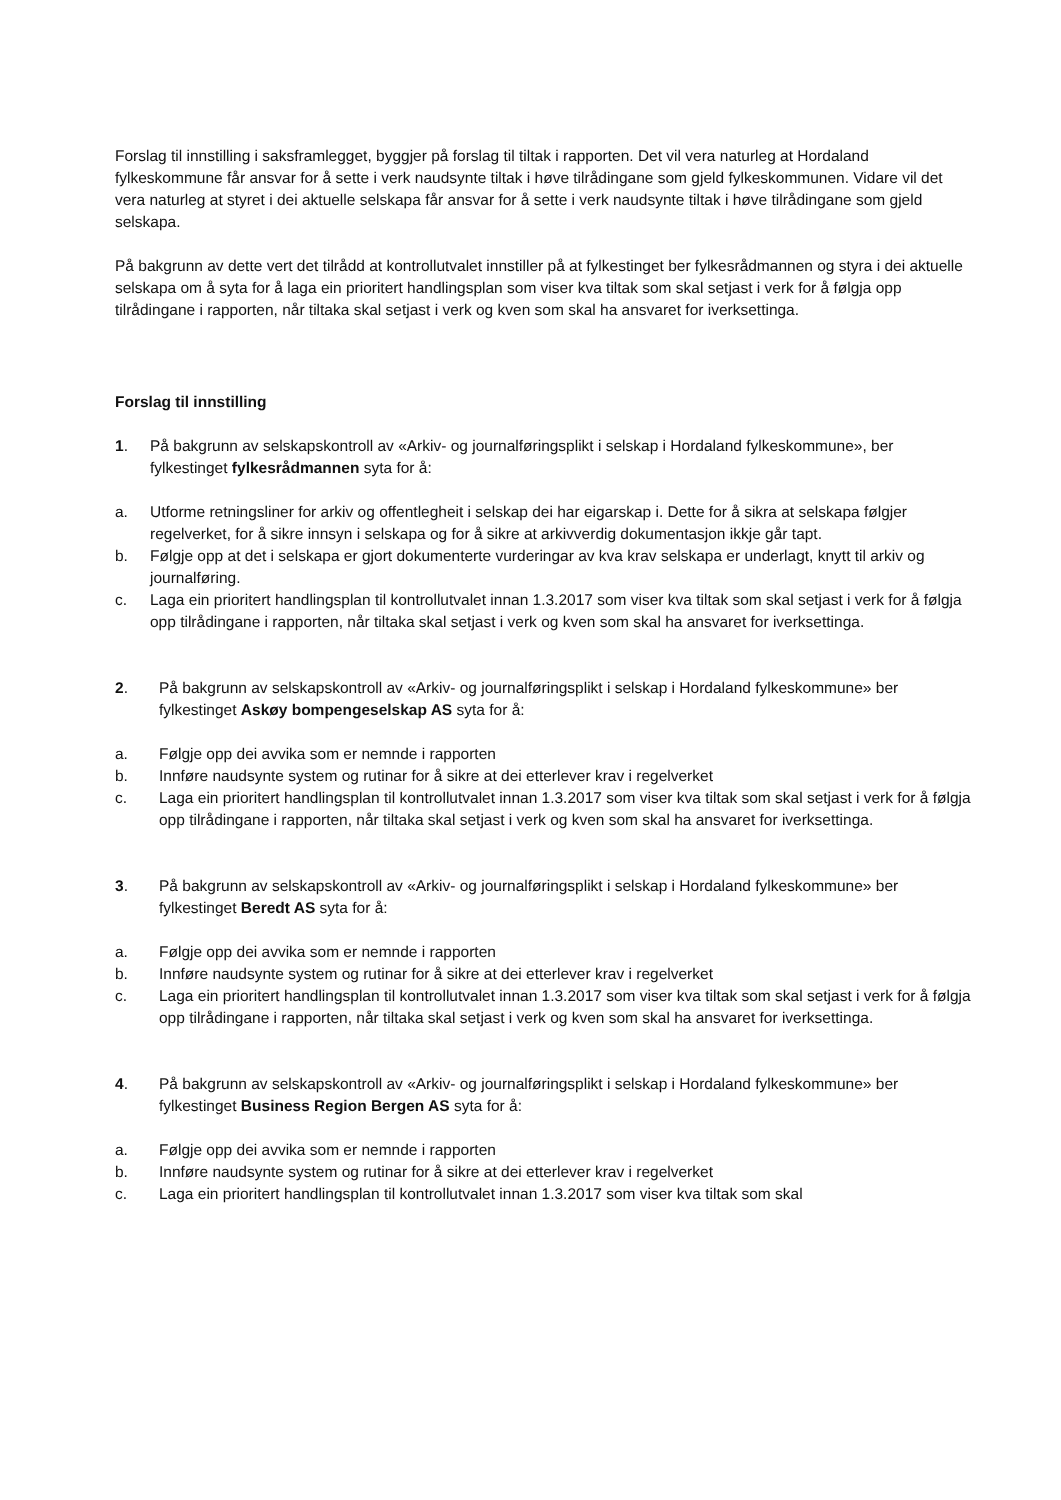Forslag til innstilling i saksframlegget, byggjer på forslag til tiltak i rapporten. Det vil vera naturleg at Hordaland fylkeskommune får ansvar for å sette i verk naudsynte tiltak i høve tilrådingane som gjeld fylkeskommunen. Vidare vil det vera naturleg at styret i dei aktuelle selskapa får ansvar for å sette i verk naudsynte tiltak i høve tilrådingane som gjeld selskapa.
På bakgrunn av dette vert det tilrådd at kontrollutvalet innstiller på at fylkestinget ber fylkesrådmannen og styra i dei aktuelle selskapa om å syta for å laga ein prioritert handlingsplan som viser kva tiltak som skal setjast i verk for å følgja opp tilrådingane i rapporten, når tiltaka skal setjast i verk og kven som skal ha ansvaret for iverksettinga.
Forslag til innstilling
1. På bakgrunn av selskapskontroll av «Arkiv- og journalføringsplikt i selskap i Hordaland fylkeskommune», ber fylkestinget fylkesrådmannen syta for å:
a. Utforme retningsliner for arkiv og offentlegheit i selskap dei har eigarskap i. Dette for å sikra at selskapa følgjer regelverket, for å sikre innsyn i selskapa og for å sikre at arkivverdig dokumentasjon ikkje går tapt.
b. Følgje opp at det i selskapa er gjort dokumenterte vurderingar av kva krav selskapa er underlagt, knytt til arkiv og journalføring.
c. Laga ein prioritert handlingsplan til kontrollutvalet innan 1.3.2017 som viser kva tiltak som skal setjast i verk for å følgja opp tilrådingane i rapporten, når tiltaka skal setjast i verk og kven som skal ha ansvaret for iverksettinga.
2. På bakgrunn av selskapskontroll av «Arkiv- og journalføringsplikt i selskap i Hordaland fylkeskommune» ber fylkestinget Askøy bompengeselskap AS syta for å:
a. Følgje opp dei avvika som er nemnde i rapporten
b. Innføre naudsynte system og rutinar for å sikre at dei etterlever krav i regelverket
c. Laga ein prioritert handlingsplan til kontrollutvalet innan 1.3.2017 som viser kva tiltak som skal setjast i verk for å følgja opp tilrådingane i rapporten, når tiltaka skal setjast i verk og kven som skal ha ansvaret for iverksettinga.
3. På bakgrunn av selskapskontroll av «Arkiv- og journalføringsplikt i selskap i Hordaland fylkeskommune» ber fylkestinget Beredt AS syta for å:
a. Følgje opp dei avvika som er nemnde i rapporten
b. Innføre naudsynte system og rutinar for å sikre at dei etterlever krav i regelverket
c. Laga ein prioritert handlingsplan til kontrollutvalet innan 1.3.2017 som viser kva tiltak som skal setjast i verk for å følgja opp tilrådingane i rapporten, når tiltaka skal setjast i verk og kven som skal ha ansvaret for iverksettinga.
4. På bakgrunn av selskapskontroll av «Arkiv- og journalføringsplikt i selskap i Hordaland fylkeskommune» ber fylkestinget Business Region Bergen AS syta for å:
a. Følgje opp dei avvika som er nemnde i rapporten
b. Innføre naudsynte system og rutinar for å sikre at dei etterlever krav i regelverket
c. Laga ein prioritert handlingsplan til kontrollutvalet innan 1.3.2017 som viser kva tiltak som skal